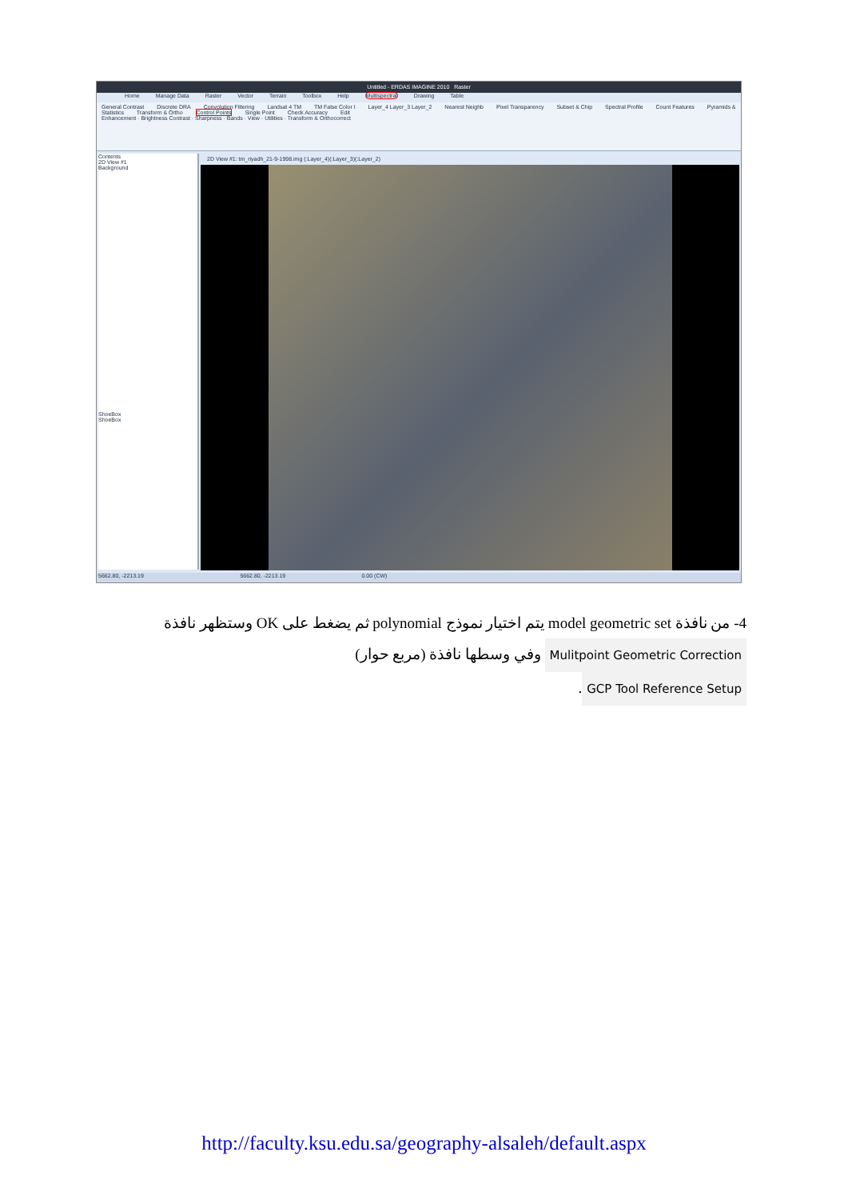Untitled - ERDAS IMAGINE 2010 Raster
Home Manage Data Raster Vector Terrain Toolbox Help Multispectral Drawing Table
General Contrast Discrete DRA Convolution Filtering Landsat 4 TM TM False Color I Layer_4 Layer_3 Layer_2 Nearest Neighb Pixel Transparency Subset & Chip Spectral Profile Count Features Pyramids & Statistics Transform & Ortho Control Points Single Point Check Accuracy Edit
Enhancement · Brightness Contrast · Sharpness · Bands · View · Utilities · Transform & Orthocorrect
Contents
2D View #1
Background
ShoeBox
ShoeBox
2D View #1: tm_riyadh_21-9-1998.img (:Layer_4)(:Layer_3)(:Layer_2)
5662.80, -2213.19 5662.80, -2213.19 0.00 (CW)
4- من نافذة model geometric set يتم اختيار نموذج polynomial ثم يضغط على OK وستظهر نافذة Mulitpoint Geometric Correction وفي وسطها نافذة (مربع حوار)
GCP Tool Reference Setup.
http://faculty.ksu.edu.sa/geography-alsaleh/default.aspx